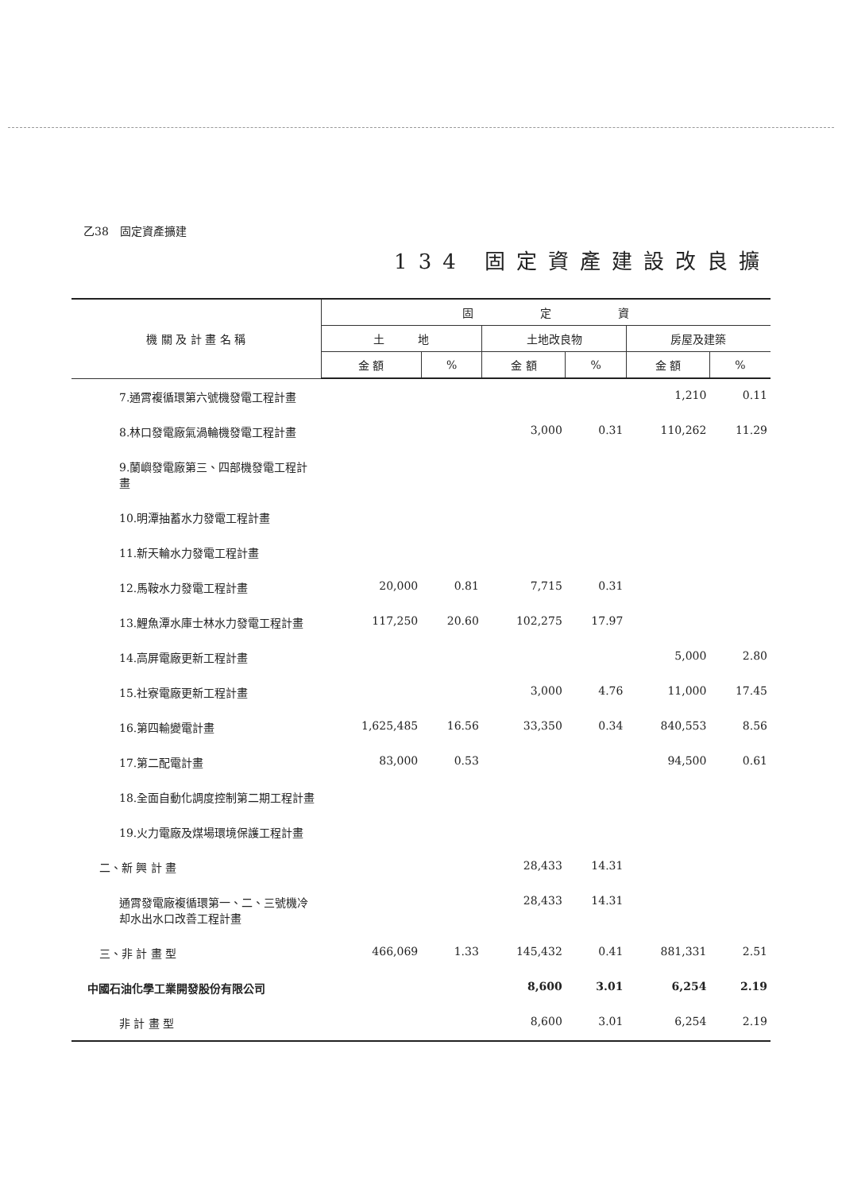乙38　固定資產擴建
134 固定資產建設改良擴
| 機 關 及 計 畫 名 稱 | 固 定 資 | | | | | |
| --- | --- | --- | --- | --- | --- | --- |
| | 土 地 | | 土地改良物 | | 房屋及建築 | |
| | 金 額 | % | 金 額 | % | 金 額 | % |
| 7.通霄複循環第六號機發電工程計畫 | | | | | 1,210 | 0.11 |
| 8.林口發電廠氣渦輪機發電工程計畫 | | | 3,000 | 0.31 | 110,262 | 11.29 |
| 9.蘭嶼發電廠第三、四部機發電工程計畫 | | | | | | |
| 10.明潭抽蓄水力發電工程計畫 | | | | | | |
| 11.新天輪水力發電工程計畫 | | | | | | |
| 12.馬鞍水力發電工程計畫 | 20,000 | 0.81 | 7,715 | 0.31 | | |
| 13.鯉魚潭水庫士林水力發電工程計畫 | 117,250 | 20.60 | 102,275 | 17.97 | | |
| 14.高屏電廠更新工程計畫 | | | | | 5,000 | 2.80 |
| 15.社寮電廠更新工程計畫 | | | 3,000 | 4.76 | 11,000 | 17.45 |
| 16.第四輸變電計畫 | 1,625,485 | 16.56 | 33,350 | 0.34 | 840,553 | 8.56 |
| 17.第二配電計畫 | 83,000 | 0.53 | | | 94,500 | 0.61 |
| 18.全面自動化調度控制第二期工程計畫 | | | | | | |
| 19.火力電廠及煤場環境保護工程計畫 | | | | | | |
| 二、新 興 計 畫 | | | 28,433 | 14.31 | | |
| 通霄發電廠複循環第一、二、三號機冷却水出水口改善工程計畫 | | | 28,433 | 14.31 | | |
| 三、非 計 畫 型 | 466,069 | 1.33 | 145,432 | 0.41 | 881,331 | 2.51 |
| 中國石油化學工業開發股份有限公司 | | | 8,600 | 3.01 | 6,254 | 2.19 |
| 非 計 畫 型 | | | 8,600 | 3.01 | 6,254 | 2.19 |